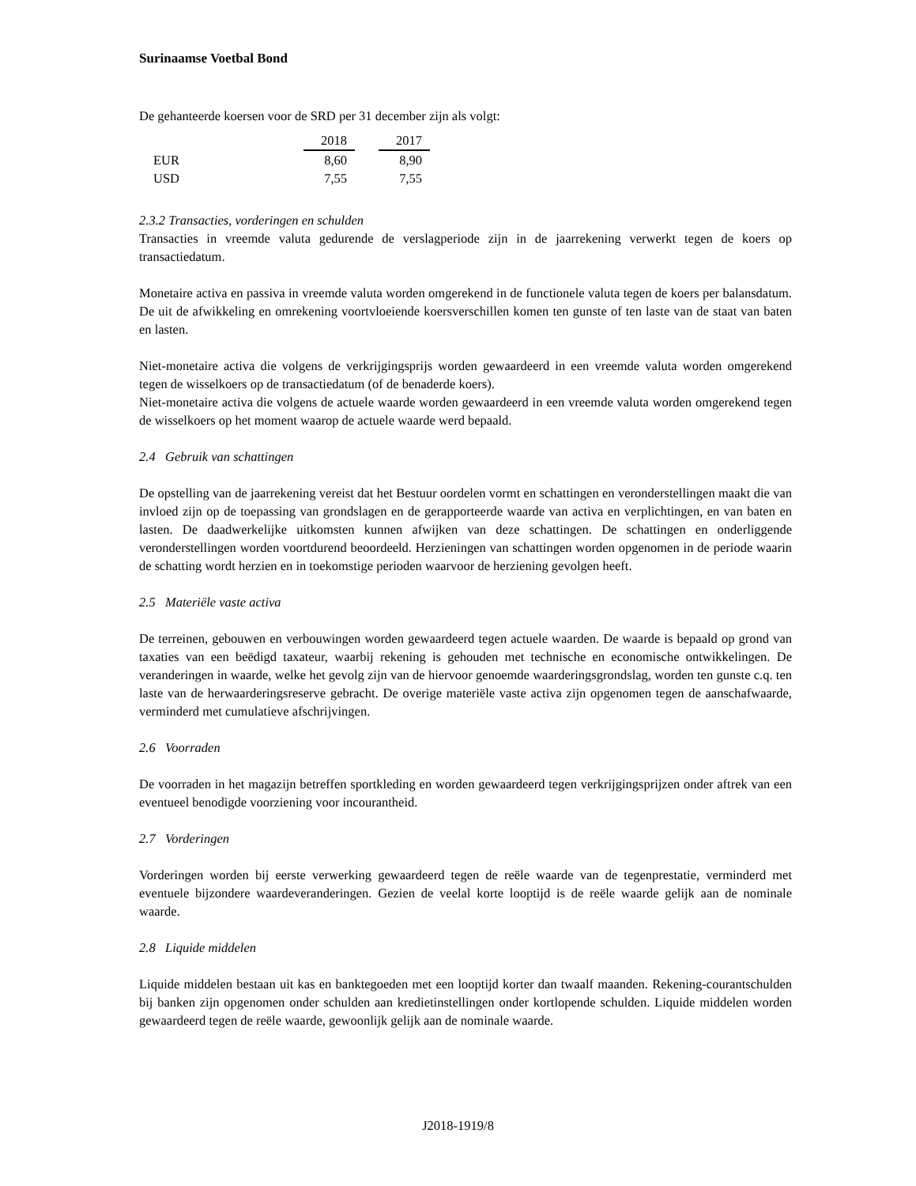Surinaamse Voetbal Bond
De gehanteerde koersen voor de SRD per 31 december zijn als volgt:
| | 2018 | | 2017 |
| EUR | 8,60 | | 8,90 |
| USD | 7,55 | | 7,55 |
2.3.2 Transacties, vorderingen en schulden
Transacties in vreemde valuta gedurende de verslagperiode zijn in de jaarrekening verwerkt tegen de koers op transactiedatum.
Monetaire activa en passiva in vreemde valuta worden omgerekend in de functionele valuta tegen de koers per balansdatum. De uit de afwikkeling en omrekening voortvloeiende koersverschillen komen ten gunste of ten laste van de staat van baten en lasten.
Niet-monetaire activa die volgens de verkrijgingsprijs worden gewaardeerd in een vreemde valuta worden omgerekend tegen de wisselkoers op de transactiedatum (of de benaderde koers).
Niet-monetaire activa die volgens de actuele waarde worden gewaardeerd in een vreemde valuta worden omgerekend tegen de wisselkoers op het moment waarop de actuele waarde werd bepaald.
2.4 Gebruik van schattingen
De opstelling van de jaarrekening vereist dat het Bestuur oordelen vormt en schattingen en veronderstellingen maakt die van invloed zijn op de toepassing van grondslagen en de gerapporteerde waarde van activa en verplichtingen, en van baten en lasten. De daadwerkelijke uitkomsten kunnen afwijken van deze schattingen. De schattingen en onderliggende veronderstellingen worden voortdurend beoordeeld. Herzieningen van schattingen worden opgenomen in de periode waarin de schatting wordt herzien en in toekomstige perioden waarvoor de herziening gevolgen heeft.
2.5 Materiële vaste activa
De terreinen, gebouwen en verbouwingen worden gewaardeerd tegen actuele waarden. De waarde is bepaald op grond van taxaties van een beëdigd taxateur, waarbij rekening is gehouden met technische en economische ontwikkelingen. De veranderingen in waarde, welke het gevolg zijn van de hiervoor genoemde waarderingsgrondslag, worden ten gunste c.q. ten laste van de herwaarderingsreserve gebracht. De overige materiële vaste activa zijn opgenomen tegen de aanschafwaarde, verminderd met cumulatieve afschrijvingen.
2.6 Voorraden
De voorraden in het magazijn betreffen sportkleding en worden gewaardeerd tegen verkrijgingsprijzen onder aftrek van een eventueel benodigde voorziening voor incourantheid.
2.7 Vorderingen
Vorderingen worden bij eerste verwerking gewaardeerd tegen de reële waarde van de tegenprestatie, verminderd met eventuele bijzondere waardeveranderingen. Gezien de veelal korte looptijd is de reële waarde gelijk aan de nominale waarde.
2.8 Liquide middelen
Liquide middelen bestaan uit kas en banktegoeden met een looptijd korter dan twaalf maanden. Rekening-courantschulden bij banken zijn opgenomen onder schulden aan kredietinstellingen onder kortlopende schulden. Liquide middelen worden gewaardeerd tegen de reële waarde, gewoonlijk gelijk aan de nominale waarde.
J2018-1919/8